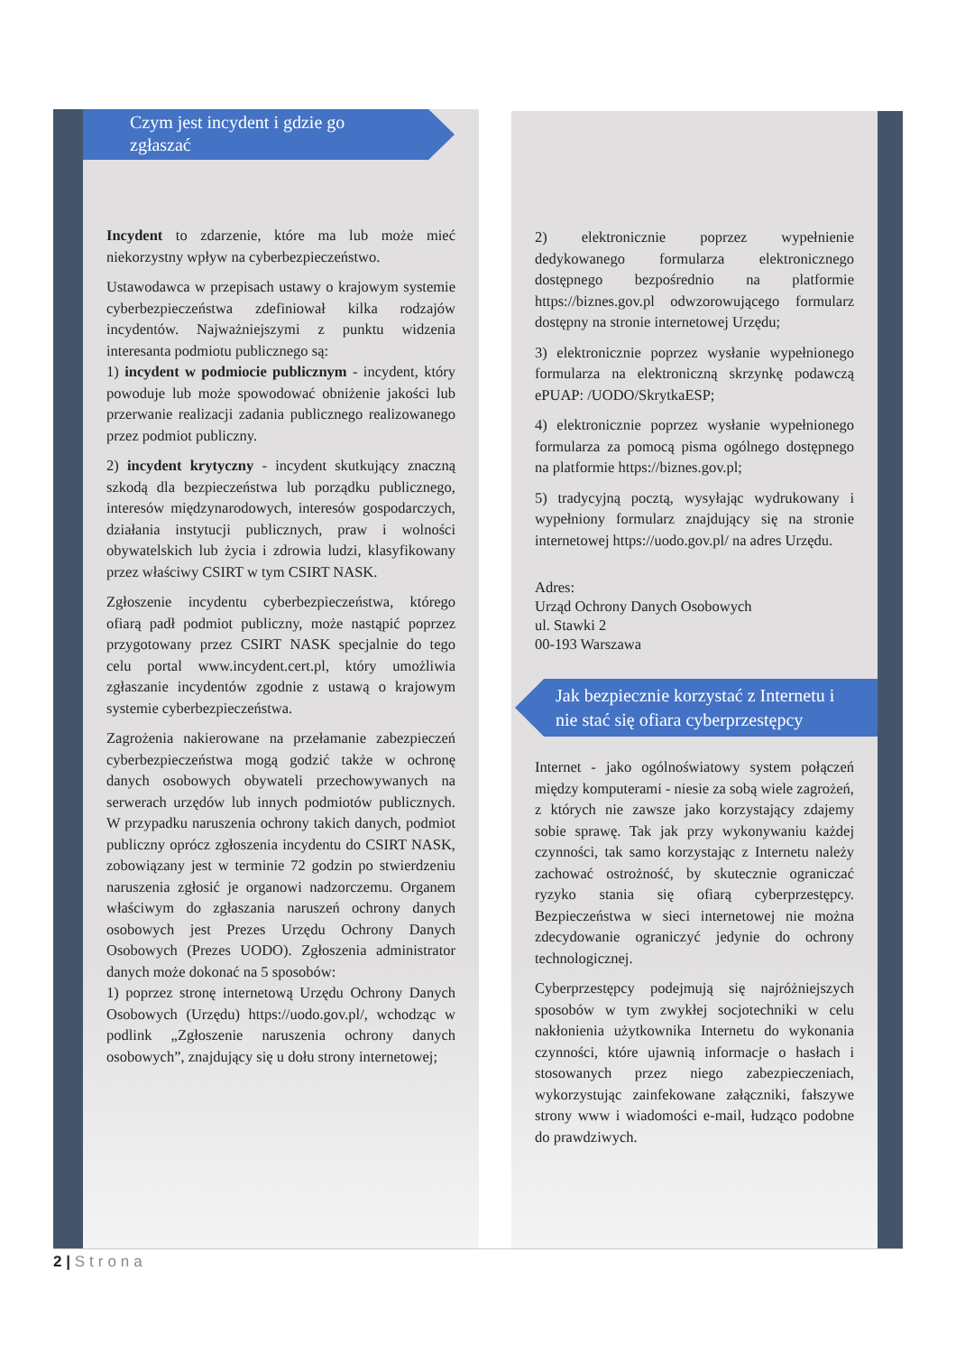Czym jest incydent i gdzie go
zgłaszać
Incydent to zdarzenie, które ma lub może mieć niekorzystny wpływ na cyberbezpieczeństwo.
Ustawodawca w przepisach ustawy o krajowym systemie cyberbezpieczeństwa zdefiniował kilka rodzajów incydentów. Najważniejszymi z punktu widzenia interesanta podmiotu publicznego są:
1) incydent w podmiocie publicznym - incydent, który powoduje lub może spowodować obniżenie jakości lub przerwanie realizacji zadania publicznego realizowanego przez podmiot publiczny.
2) incydent krytyczny - incydent skutkujący znaczną szkodą dla bezpieczeństwa lub porządku publicznego, interesów międzynarodowych, interesów gospodarczych, działania instytucji publicznych, praw i wolności obywatelskich lub życia i zdrowia ludzi, klasyfikowany przez właściwy CSIRT w tym CSIRT NASK.
Zgłoszenie incydentu cyberbezpieczeństwa, którego ofiarą padł podmiot publiczny, może nastąpić poprzez przygotowany przez CSIRT NASK specjalnie do tego celu portal www.incydent.cert.pl, który umożliwia zgłaszanie incydentów zgodnie z ustawą o krajowym systemie cyberbezpieczeństwa.
Zagrożenia nakierowane na przełamanie zabezpieczeń cyberbezpieczeństwa mogą godzić także w ochronę danych osobowych obywateli przechowywanych na serwerach urzędów lub innych podmiotów publicznych. W przypadku naruszenia ochrony takich danych, podmiot publiczny oprócz zgłoszenia incydentu do CSIRT NASK, zobowiązany jest w terminie 72 godzin po stwierdzeniu naruszenia zgłosić je organowi nadzorczemu. Organem właściwym do zgłaszania naruszeń ochrony danych osobowych jest Prezes Urzędu Ochrony Danych Osobowych (Prezes UODO). Zgłoszenia administrator danych może dokonać na 5 sposobów:
1) poprzez stronę internetową Urzędu Ochrony Danych Osobowych (Urzędu) https://uodo.gov.pl/, wchodząc w podlink „Zgłoszenie naruszenia ochrony danych osobowych”, znajdujący się u dołu strony internetowej;
2) elektronicznie poprzez wypełnienie dedykowanego formularza elektronicznego dostępnego bezpośrednio na platformie https://biznes.gov.pl odwzorowującego formularz dostępny na stronie internetowej Urzędu;
3) elektronicznie poprzez wysłanie wypełnionego formularza na elektroniczną skrzynkę podawczą ePUAP: /UODO/SkrytkaESP;
4) elektronicznie poprzez wysłanie wypełnionego formularza za pomocą pisma ogólnego dostępnego na platformie https://biznes.gov.pl;
5) tradycyjną pocztą, wysyłając wydrukowany i wypełniony formularz znajdujący się na stronie internetowej https://uodo.gov.pl/ na adres Urzędu.
Adres:
Urząd Ochrony Danych Osobowych
ul. Stawki 2
00-193 Warszawa
Jak bezpiecznie korzystać z Internetu i
nie stać się ofiara cyberprzestępcy
Internet - jako ogólnoświatowy system połączeń między komputerami - niesie za sobą wiele zagrożeń, z których nie zawsze jako korzystający zdajemy sobie sprawę. Tak jak przy wykonywaniu każdej czynności, tak samo korzystając z Internetu należy zachować ostrożność, by skutecznie ograniczać ryzyko stania się ofiarą cyberprzestępcy. Bezpieczeństwa w sieci internetowej nie można zdecydowanie ograniczyć jedynie do ochrony technologicznej.
Cyberprzestępcy podejmują się najróżniejszych sposobów w tym zwykłej socjotechniki w celu nakłonienia użytkownika Internetu do wykonania czynności, które ujawnią informacje o hasłach i stosowanych przez niego zabezpieczeniach, wykorzystując zainfekowane załączniki, fałszywe strony www i wiadomości e-mail, łudząco podobne do prawdziwych.
2 | Strona